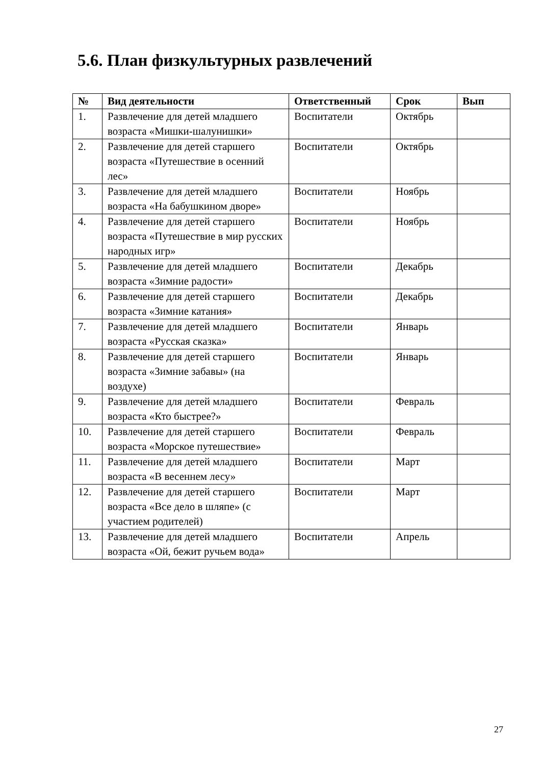5.6. План физкультурных развлечений
| № | Вид деятельности | Ответственный | Срок | Вып |
| --- | --- | --- | --- | --- |
| 1. | Развлечение для детей младшего возраста «Мишки-шалунишки» | Воспитатели | Октябрь | |
| 2. | Развлечение для детей старшего возраста «Путешествие в осенний лес» | Воспитатели | Октябрь | |
| 3. | Развлечение для детей младшего возраста «На бабушкином дворе» | Воспитатели | Ноябрь | |
| 4. | Развлечение для детей старшего возраста «Путешествие в мир русских народных игр» | Воспитатели | Ноябрь | |
| 5. | Развлечение для детей младшего возраста «Зимние радости» | Воспитатели | Декабрь | |
| 6. | Развлечение для детей старшего возраста «Зимние катания» | Воспитатели | Декабрь | |
| 7. | Развлечение для детей младшего возраста «Русская сказка» | Воспитатели | Январь | |
| 8. | Развлечение для детей старшего возраста «Зимние забавы» (на воздухе) | Воспитатели | Январь | |
| 9. | Развлечение для детей младшего возраста «Кто быстрее?» | Воспитатели | Февраль | |
| 10. | Развлечение для детей старшего возраста «Морское путешествие» | Воспитатели | Февраль | |
| 11. | Развлечение для детей младшего возраста «В весеннем лесу» | Воспитатели | Март | |
| 12. | Развлечение для детей старшего возраста «Все дело в шляпе» (с участием родителей) | Воспитатели | Март | |
| 13. | Развлечение для детей младшего возраста «Ой, бежит ручьем вода» | Воспитатели | Апрель | |
27